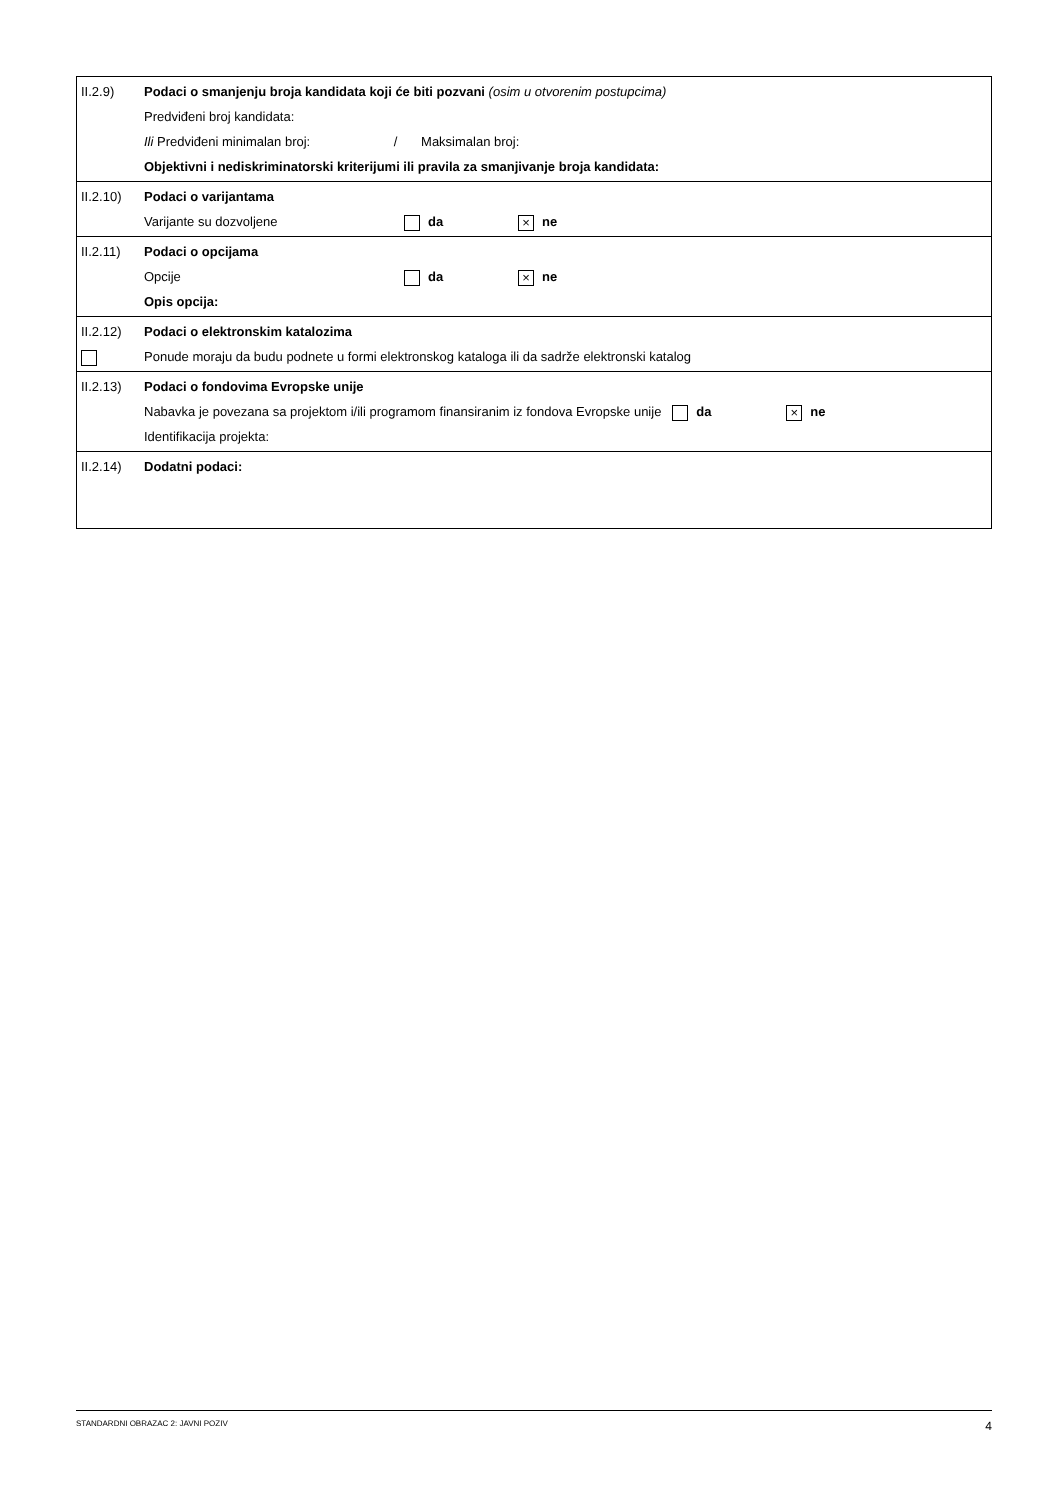| II.2.9) | Podaci o smanjenju broja kandidata koji će biti pozvani (osim u otvorenim postupcima) Predviđeni broj kandidata: Ili Predviđeni minimalan broj: / Maksimalan broj: Objektivni i nediskriminatorski kriterijumi ili pravila za smanjivanje broja kandidata: |
| II.2.10) | Podaci o varijantama Varijante su dozvoljene da × ne |
| II.2.11) | Podaci o opcijama Opcije da × ne Opis opcija: |
| II.2.12) | Podaci o elektronskim katalozima Ponude moraju da budu podnete u formi elektronskog kataloga ili da sadrže elektronski katalog |
| II.2.13) | Podaci o fondovima Evropske unije Nabavka je povezana sa projektom i/ili programom finansiranim iz fondova Evropske unije da × ne Identifikacija projekta: |
| II.2.14) | Dodatni podaci: |
STANDARDNI OBRAZAC 2: JAVNI POZIV 4